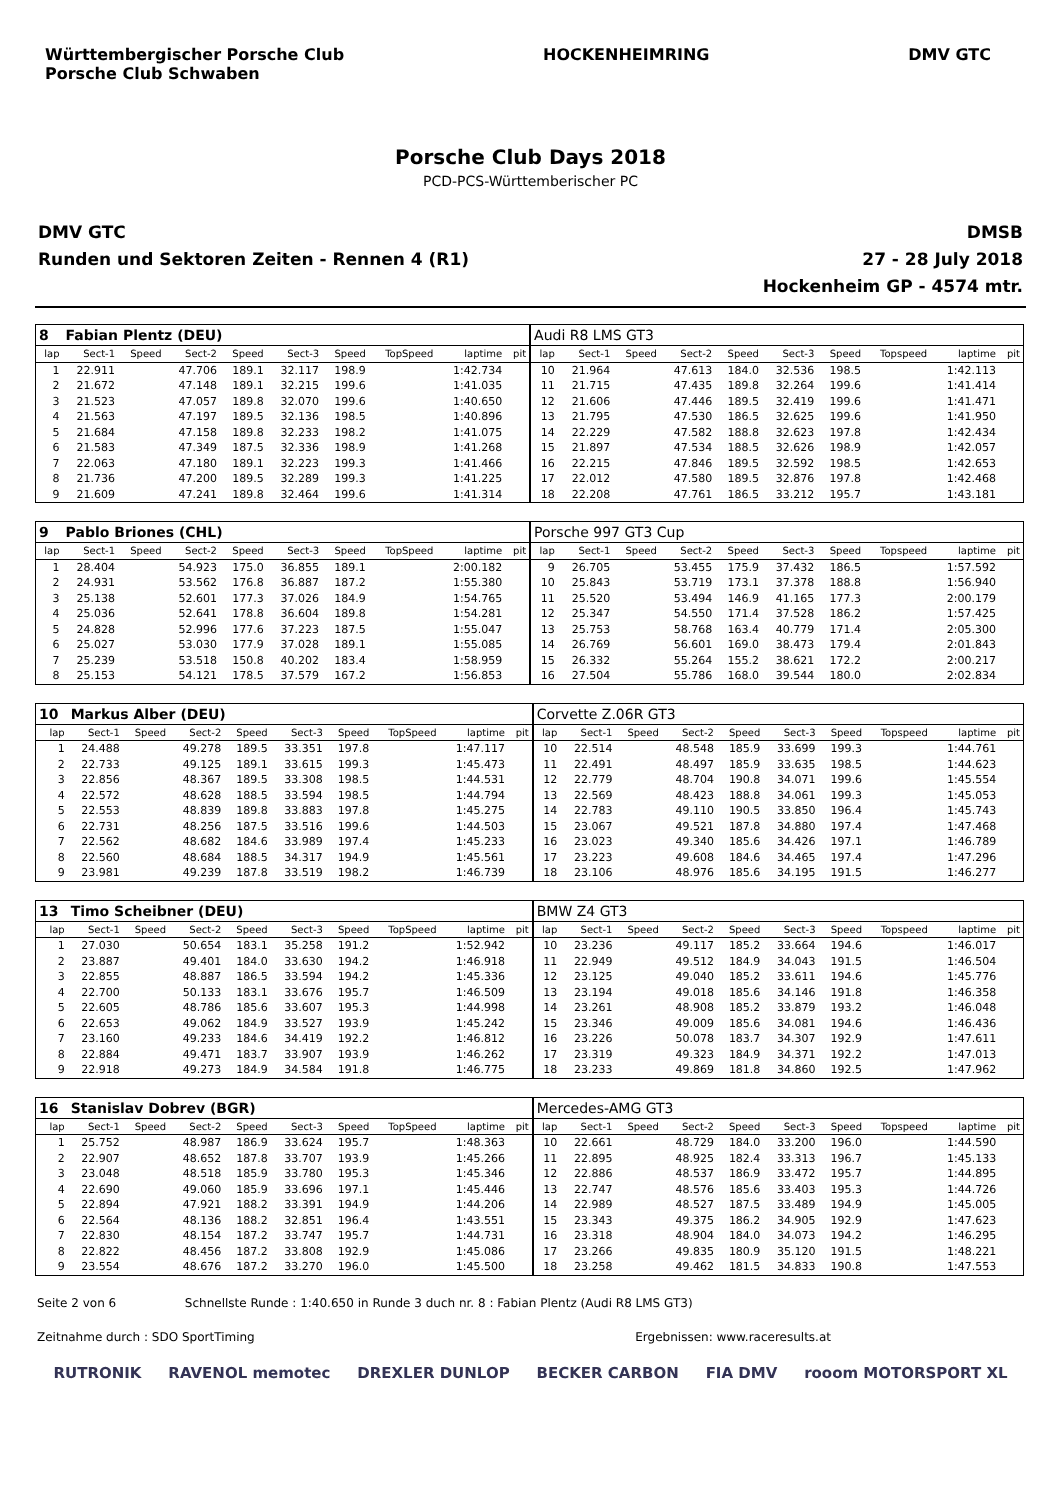Württembergischer Porsche Club
Porsche Club Schwaben
HOCKENHEIMRING DMV GTC
Porsche Club Days 2018
PCD-PCS-Württemberischer PC
DMV GTC
Runden und Sektoren Zeiten - Rennen 4 (R1)
DMSB
27 - 28 July 2018
Hockenheim GP - 4574 mtr.
| 8 | Fabian Plentz (DEU) | | | | | | | | | Audi R8 LMS GT3 | | | | | | | | | |
| lap | Sect-1 | Speed | Sect-2 | Speed | Sect-3 | Speed | TopSpeed | laptime | pit | lap | Sect-1 | Speed | Sect-2 | Speed | Sect-3 | Speed | Topspeed | laptime | pit |
| 1 | 22.911 | | 47.706 | 189.1 | 32.117 | 198.9 | | 1:42.734 | | 10 | 21.964 | | 47.613 | 184.0 | 32.536 | 198.5 | | 1:42.113 | |
| 2 | 21.672 | | 47.148 | 189.1 | 32.215 | 199.6 | | 1:41.035 | | 11 | 21.715 | | 47.435 | 189.8 | 32.264 | 199.6 | | 1:41.414 | |
| 3 | 21.523 | | 47.057 | 189.8 | 32.070 | 199.6 | | 1:40.650 | | 12 | 21.606 | | 47.446 | 189.5 | 32.419 | 199.6 | | 1:41.471 | |
| 4 | 21.563 | | 47.197 | 189.5 | 32.136 | 198.5 | | 1:40.896 | | 13 | 21.795 | | 47.530 | 186.5 | 32.625 | 199.6 | | 1:41.950 | |
| 5 | 21.684 | | 47.158 | 189.8 | 32.233 | 198.2 | | 1:41.075 | | 14 | 22.229 | | 47.582 | 188.8 | 32.623 | 197.8 | | 1:42.434 | |
| 6 | 21.583 | | 47.349 | 187.5 | 32.336 | 198.9 | | 1:41.268 | | 15 | 21.897 | | 47.534 | 188.5 | 32.626 | 198.9 | | 1:42.057 | |
| 7 | 22.063 | | 47.180 | 189.1 | 32.223 | 199.3 | | 1:41.466 | | 16 | 22.215 | | 47.846 | 189.5 | 32.592 | 198.5 | | 1:42.653 | |
| 8 | 21.736 | | 47.200 | 189.5 | 32.289 | 199.3 | | 1:41.225 | | 17 | 22.012 | | 47.580 | 189.5 | 32.876 | 197.8 | | 1:42.468 | |
| 9 | 21.609 | | 47.241 | 189.8 | 32.464 | 199.6 | | 1:41.314 | | 18 | 22.208 | | 47.761 | 186.5 | 33.212 | 195.7 | | 1:43.181 | |
| 9 | Pablo Briones (CHL) | | | | | | | | | Porsche 997 GT3 Cup | | | | | | | | | |
| lap | Sect-1 | Speed | Sect-2 | Speed | Sect-3 | Speed | TopSpeed | laptime | pit | lap | Sect-1 | Speed | Sect-2 | Speed | Sect-3 | Speed | Topspeed | laptime | pit |
| 1 | 28.404 | | 54.923 | 175.0 | 36.855 | 189.1 | | 2:00.182 | | 9 | 26.705 | | 53.455 | 175.9 | 37.432 | 186.5 | | 1:57.592 | |
| 2 | 24.931 | | 53.562 | 176.8 | 36.887 | 187.2 | | 1:55.380 | | 10 | 25.843 | | 53.719 | 173.1 | 37.378 | 188.8 | | 1:56.940 | |
| 3 | 25.138 | | 52.601 | 177.3 | 37.026 | 184.9 | | 1:54.765 | | 11 | 25.520 | | 53.494 | 146.9 | 41.165 | 177.3 | | 2:00.179 | |
| 4 | 25.036 | | 52.641 | 178.8 | 36.604 | 189.8 | | 1:54.281 | | 12 | 25.347 | | 54.550 | 171.4 | 37.528 | 186.2 | | 1:57.425 | |
| 5 | 24.828 | | 52.996 | 177.6 | 37.223 | 187.5 | | 1:55.047 | | 13 | 25.753 | | 58.768 | 163.4 | 40.779 | 171.4 | | 2:05.300 | |
| 6 | 25.027 | | 53.030 | 177.9 | 37.028 | 189.1 | | 1:55.085 | | 14 | 26.769 | | 56.601 | 169.0 | 38.473 | 179.4 | | 2:01.843 | |
| 7 | 25.239 | | 53.518 | 150.8 | 40.202 | 183.4 | | 1:58.959 | | 15 | 26.332 | | 55.264 | 155.2 | 38.621 | 172.2 | | 2:00.217 | |
| 8 | 25.153 | | 54.121 | 178.5 | 37.579 | 167.2 | | 1:56.853 | | 16 | 27.504 | | 55.786 | 168.0 | 39.544 | 180.0 | | 2:02.834 | |
| 10 | Markus Alber (DEU) | | | | | | | | | Corvette Z.06R GT3 | | | | | | | | | |
| lap | Sect-1 | Speed | Sect-2 | Speed | Sect-3 | Speed | TopSpeed | laptime | pit | lap | Sect-1 | Speed | Sect-2 | Speed | Sect-3 | Speed | Topspeed | laptime | pit |
| 1 | 24.488 | | 49.278 | 189.5 | 33.351 | 197.8 | | 1:47.117 | | 10 | 22.514 | | 48.548 | 185.9 | 33.699 | 199.3 | | 1:44.761 | |
| 2 | 22.733 | | 49.125 | 189.1 | 33.615 | 199.3 | | 1:45.473 | | 11 | 22.491 | | 48.497 | 185.9 | 33.635 | 198.5 | | 1:44.623 | |
| 3 | 22.856 | | 48.367 | 189.5 | 33.308 | 198.5 | | 1:44.531 | | 12 | 22.779 | | 48.704 | 190.8 | 34.071 | 199.6 | | 1:45.554 | |
| 4 | 22.572 | | 48.628 | 188.5 | 33.594 | 198.5 | | 1:44.794 | | 13 | 22.569 | | 48.423 | 188.8 | 34.061 | 199.3 | | 1:45.053 | |
| 5 | 22.553 | | 48.839 | 189.8 | 33.883 | 197.8 | | 1:45.275 | | 14 | 22.783 | | 49.110 | 190.5 | 33.850 | 196.4 | | 1:45.743 | |
| 6 | 22.731 | | 48.256 | 187.5 | 33.516 | 199.6 | | 1:44.503 | | 15 | 23.067 | | 49.521 | 187.8 | 34.880 | 197.4 | | 1:47.468 | |
| 7 | 22.562 | | 48.682 | 184.6 | 33.989 | 197.4 | | 1:45.233 | | 16 | 23.023 | | 49.340 | 185.6 | 34.426 | 197.1 | | 1:46.789 | |
| 8 | 22.560 | | 48.684 | 188.5 | 34.317 | 194.9 | | 1:45.561 | | 17 | 23.223 | | 49.608 | 184.6 | 34.465 | 197.4 | | 1:47.296 | |
| 9 | 23.981 | | 49.239 | 187.8 | 33.519 | 198.2 | | 1:46.739 | | 18 | 23.106 | | 48.976 | 185.6 | 34.195 | 191.5 | | 1:46.277 | |
| 13 | Timo Scheibner (DEU) | | | | | | | | | BMW Z4 GT3 | | | | | | | | | |
| lap | Sect-1 | Speed | Sect-2 | Speed | Sect-3 | Speed | TopSpeed | laptime | pit | lap | Sect-1 | Speed | Sect-2 | Speed | Sect-3 | Speed | Topspeed | laptime | pit |
| 1 | 27.030 | | 50.654 | 183.1 | 35.258 | 191.2 | | 1:52.942 | | 10 | 23.236 | | 49.117 | 185.2 | 33.664 | 194.6 | | 1:46.017 | |
| 2 | 23.887 | | 49.401 | 184.0 | 33.630 | 194.2 | | 1:46.918 | | 11 | 22.949 | | 49.512 | 184.9 | 34.043 | 191.5 | | 1:46.504 | |
| 3 | 22.855 | | 48.887 | 186.5 | 33.594 | 194.2 | | 1:45.336 | | 12 | 23.125 | | 49.040 | 185.2 | 33.611 | 194.6 | | 1:45.776 | |
| 4 | 22.700 | | 50.133 | 183.1 | 33.676 | 195.7 | | 1:46.509 | | 13 | 23.194 | | 49.018 | 185.6 | 34.146 | 191.8 | | 1:46.358 | |
| 5 | 22.605 | | 48.786 | 185.6 | 33.607 | 195.3 | | 1:44.998 | | 14 | 23.261 | | 48.908 | 185.2 | 33.879 | 193.2 | | 1:46.048 | |
| 6 | 22.653 | | 49.062 | 184.9 | 33.527 | 193.9 | | 1:45.242 | | 15 | 23.346 | | 49.009 | 185.6 | 34.081 | 194.6 | | 1:46.436 | |
| 7 | 23.160 | | 49.233 | 184.6 | 34.419 | 192.2 | | 1:46.812 | | 16 | 23.226 | | 50.078 | 183.7 | 34.307 | 192.9 | | 1:47.611 | |
| 8 | 22.884 | | 49.471 | 183.7 | 33.907 | 193.9 | | 1:46.262 | | 17 | 23.319 | | 49.323 | 184.9 | 34.371 | 192.2 | | 1:47.013 | |
| 9 | 22.918 | | 49.273 | 184.9 | 34.584 | 191.8 | | 1:46.775 | | 18 | 23.233 | | 49.869 | 181.8 | 34.860 | 192.5 | | 1:47.962 | |
| 16 | Stanislav Dobrev (BGR) | | | | | | | | | Mercedes-AMG GT3 | | | | | | | | | |
| lap | Sect-1 | Speed | Sect-2 | Speed | Sect-3 | Speed | TopSpeed | laptime | pit | lap | Sect-1 | Speed | Sect-2 | Speed | Sect-3 | Speed | Topspeed | laptime | pit |
| 1 | 25.752 | | 48.987 | 186.9 | 33.624 | 195.7 | | 1:48.363 | | 10 | 22.661 | | 48.729 | 184.0 | 33.200 | 196.0 | | 1:44.590 | |
| 2 | 22.907 | | 48.652 | 187.8 | 33.707 | 193.9 | | 1:45.266 | | 11 | 22.895 | | 48.925 | 182.4 | 33.313 | 196.7 | | 1:45.133 | |
| 3 | 23.048 | | 48.518 | 185.9 | 33.780 | 195.3 | | 1:45.346 | | 12 | 22.886 | | 48.537 | 186.9 | 33.472 | 195.7 | | 1:44.895 | |
| 4 | 22.690 | | 49.060 | 185.9 | 33.696 | 197.1 | | 1:45.446 | | 13 | 22.747 | | 48.576 | 185.6 | 33.403 | 195.3 | | 1:44.726 | |
| 5 | 22.894 | | 47.921 | 188.2 | 33.391 | 194.9 | | 1:44.206 | | 14 | 22.989 | | 48.527 | 187.5 | 33.489 | 194.9 | | 1:45.005 | |
| 6 | 22.564 | | 48.136 | 188.2 | 32.851 | 196.4 | | 1:43.551 | | 15 | 23.343 | | 49.375 | 186.2 | 34.905 | 192.9 | | 1:47.623 | |
| 7 | 22.830 | | 48.154 | 187.2 | 33.747 | 195.7 | | 1:44.731 | | 16 | 23.318 | | 48.904 | 184.0 | 34.073 | 194.2 | | 1:46.295 | |
| 8 | 22.822 | | 48.456 | 187.2 | 33.808 | 192.9 | | 1:45.086 | | 17 | 23.266 | | 49.835 | 180.9 | 35.120 | 191.5 | | 1:48.221 | |
| 9 | 23.554 | | 48.676 | 187.2 | 33.270 | 196.0 | | 1:45.500 | | 18 | 23.258 | | 49.462 | 181.5 | 34.833 | 190.8 | | 1:47.553 | |
Seite 2 von 6 Schnellste Runde : 1:40.650 in Runde 3 duch nr. 8 : Fabian Plentz (Audi R8 LMS GT3)
Zeitnahme durch : SDO SportTiming Ergebnissen: www.raceresults.at
RUTRONIK RAVENOL memotec DREXLER DUNLOP BECKER CARBON FIA DMV rooom MOTORSPORT XL